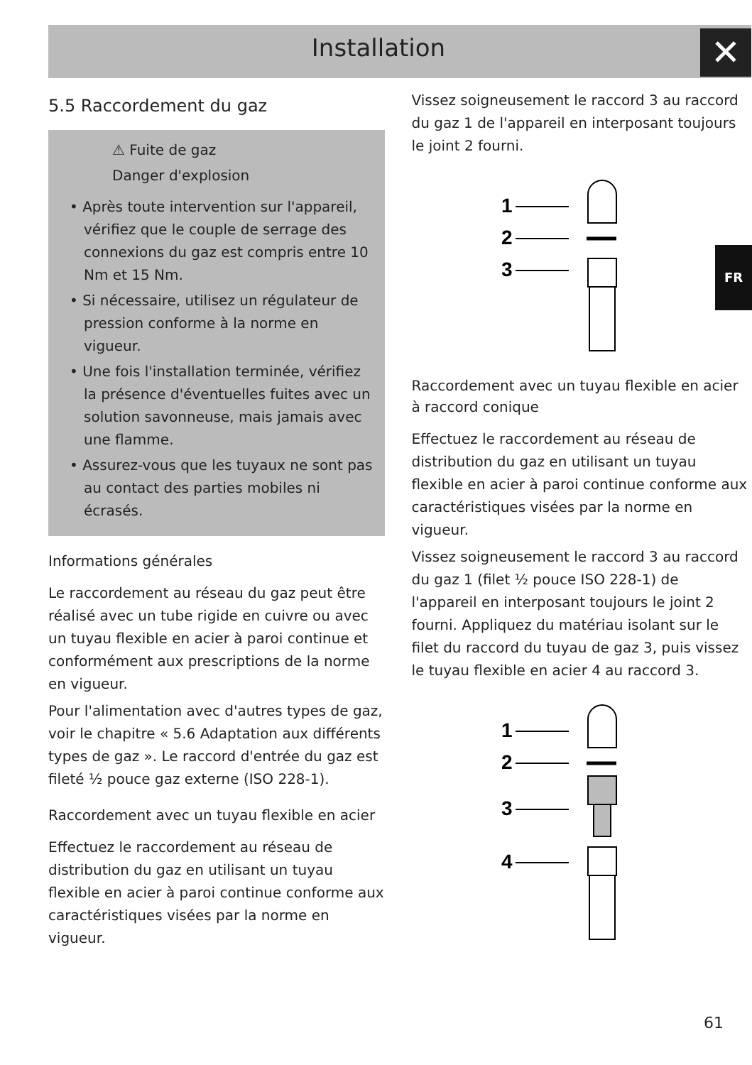Installation
✕
FR
5.5 Raccordement du gaz
⚠ Fuite de gaz
Danger d'explosion
• Après toute intervention sur l'appareil, vérifiez que le couple de serrage des connexions du gaz est compris entre 10 Nm et 15 Nm.
• Si nécessaire, utilisez un régulateur de pression conforme à la norme en vigueur.
• Une fois l'installation terminée, vérifiez la présence d'éventuelles fuites avec un solution savonneuse, mais jamais avec une flamme.
• Assurez-vous que les tuyaux ne sont pas au contact des parties mobiles ni écrasés.
Informations générales
Le raccordement au réseau du gaz peut être réalisé avec un tube rigide en cuivre ou avec un tuyau flexible en acier à paroi continue et conformément aux prescriptions de la norme en vigueur.
Pour l'alimentation avec d'autres types de gaz, voir le chapitre « 5.6 Adaptation aux différents types de gaz ». Le raccord d'entrée du gaz est fileté ½ pouce gaz externe (ISO 228-1).
Raccordement avec un tuyau flexible en acier
Effectuez le raccordement au réseau de distribution du gaz en utilisant un tuyau flexible en acier à paroi continue conforme aux caractéristiques visées par la norme en vigueur.
Vissez soigneusement le raccord 3 au raccord du gaz 1 de l'appareil en interposant toujours le joint 2 fourni.
1
2
3
Raccordement avec un tuyau flexible en acier à raccord conique
Effectuez le raccordement au réseau de distribution du gaz en utilisant un tuyau flexible en acier à paroi continue conforme aux caractéristiques visées par la norme en vigueur.
Vissez soigneusement le raccord 3 au raccord du gaz 1 (filet ½ pouce ISO 228-1) de l'appareil en interposant toujours le joint 2 fourni. Appliquez du matériau isolant sur le filet du raccord du tuyau de gaz 3, puis vissez le tuyau flexible en acier 4 au raccord 3.
1
2
3
4
61